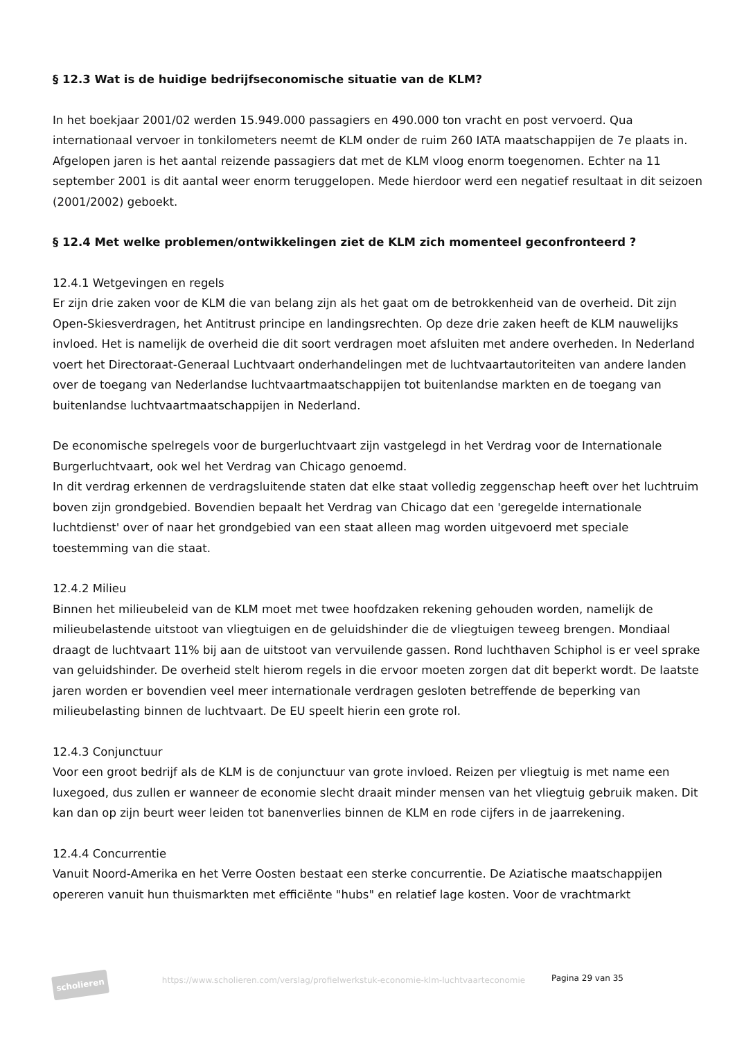§ 12.3 Wat is de huidige bedrijfseconomische situatie van de KLM?
In het boekjaar 2001/02 werden 15.949.000 passagiers en 490.000 ton vracht en post vervoerd. Qua internationaal vervoer in tonkilometers neemt de KLM onder de ruim 260 IATA maatschappijen de 7e plaats in. Afgelopen jaren is het aantal reizende passagiers dat met de KLM vloog enorm toegenomen. Echter na 11 september 2001 is dit aantal weer enorm teruggelopen. Mede hierdoor werd een negatief resultaat in dit seizoen (2001/2002) geboekt.
§ 12.4 Met welke problemen/ontwikkelingen ziet de KLM zich momenteel geconfronteerd ?
12.4.1 Wetgevingen en regels
Er zijn drie zaken voor de KLM die van belang zijn als het gaat om de betrokkenheid van de overheid. Dit zijn Open-Skiesverdragen, het Antitrust principe en landingsrechten. Op deze drie zaken heeft de KLM nauwelijks invloed. Het is namelijk de overheid die dit soort verdragen moet afsluiten met andere overheden. In Nederland voert het Directoraat-Generaal Luchtvaart onderhandelingen met de luchtvaartautoriteiten van andere landen over de toegang van Nederlandse luchtvaartmaatschappijen tot buitenlandse markten en de toegang van buitenlandse luchtvaartmaatschappijen in Nederland.
De economische spelregels voor de burgerluchtvaart zijn vastgelegd in het Verdrag voor de Internationale Burgerluchtvaart, ook wel het Verdrag van Chicago genoemd.
In dit verdrag erkennen de verdragsluitende staten dat elke staat volledig zeggenschap heeft over het luchtruim boven zijn grondgebied. Bovendien bepaalt het Verdrag van Chicago dat een 'geregelde internationale luchtdienst' over of naar het grondgebied van een staat alleen mag worden uitgevoerd met speciale toestemming van die staat.
12.4.2 Milieu
Binnen het milieubeleid van de KLM moet met twee hoofdzaken rekening gehouden worden, namelijk de milieubelastende uitstoot van vliegtuigen en de geluidshinder die de vliegtuigen teweeg brengen. Mondiaal draagt de luchtvaart 11% bij aan de uitstoot van vervuilende gassen. Rond luchthaven Schiphol is er veel sprake van geluidshinder. De overheid stelt hierom regels in die ervoor moeten zorgen dat dit beperkt wordt. De laatste jaren worden er bovendien veel meer internationale verdragen gesloten betreffende de beperking van milieubelasting binnen de luchtvaart. De EU speelt hierin een grote rol.
12.4.3 Conjunctuur
Voor een groot bedrijf als de KLM is de conjunctuur van grote invloed. Reizen per vliegtuig is met name een luxegoed, dus zullen er wanneer de economie slecht draait minder mensen van het vliegtuig gebruik maken. Dit kan dan op zijn beurt weer leiden tot banenverlies binnen de KLM en rode cijfers in de jaarrekening.
12.4.4 Concurrentie
Vanuit Noord-Amerika en het Verre Oosten bestaat een sterke concurrentie. De Aziatische maatschappijen opereren vanuit hun thuismarkten met efficiënte "hubs" en relatief lage kosten. Voor de vrachtmarkt
scholieren
https://www.scholieren.com/verslag/profielwerkstuk-economie-klm-luchtvaarteconomie
Pagina 29 van 35